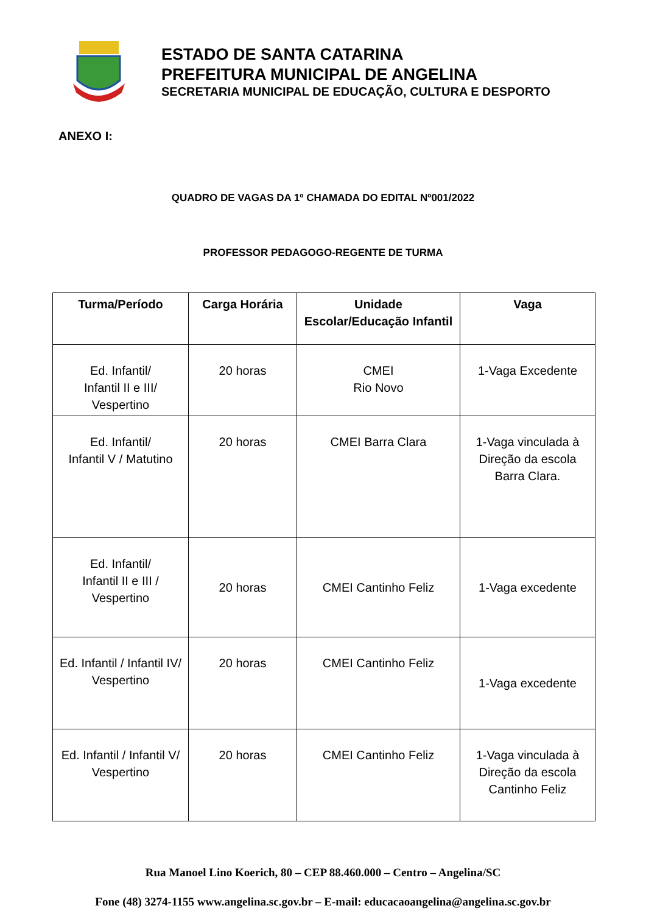ESTADO DE SANTA CATARINA
PREFEITURA MUNICIPAL DE ANGELINA
SECRETARIA MUNICIPAL DE EDUCAÇÃO, CULTURA E DESPORTO
ANEXO I:
QUADRO DE VAGAS DA 1º CHAMADA DO EDITAL Nº001/2022
PROFESSOR PEDAGOGO-REGENTE DE TURMA
| Turma/Período | Carga Horária | Unidade Escolar/Educação Infantil | Vaga |
| --- | --- | --- | --- |
| Ed. Infantil/ Infantil II e III/ Vespertino | 20 horas | CMEI Rio Novo | 1-Vaga Excedente |
| Ed. Infantil/ Infantil V / Matutino | 20 horas | CMEI Barra Clara | 1-Vaga vinculada à Direção da escola Barra Clara. |
| Ed. Infantil/ Infantil II e III / Vespertino | 20 horas | CMEI Cantinho Feliz | 1-Vaga excedente |
| Ed. Infantil / Infantil IV/ Vespertino | 20 horas | CMEI Cantinho Feliz | 1-Vaga excedente |
| Ed. Infantil / Infantil V/ Vespertino | 20 horas | CMEI Cantinho Feliz | 1-Vaga vinculada à Direção da escola Cantinho Feliz |
Rua Manoel Lino Koerich, 80 – CEP 88.460.000 – Centro – Angelina/SC
Fone (48) 3274-1155 www.angelina.sc.gov.br – E-mail: educacaoangelina@angelina.sc.gov.br